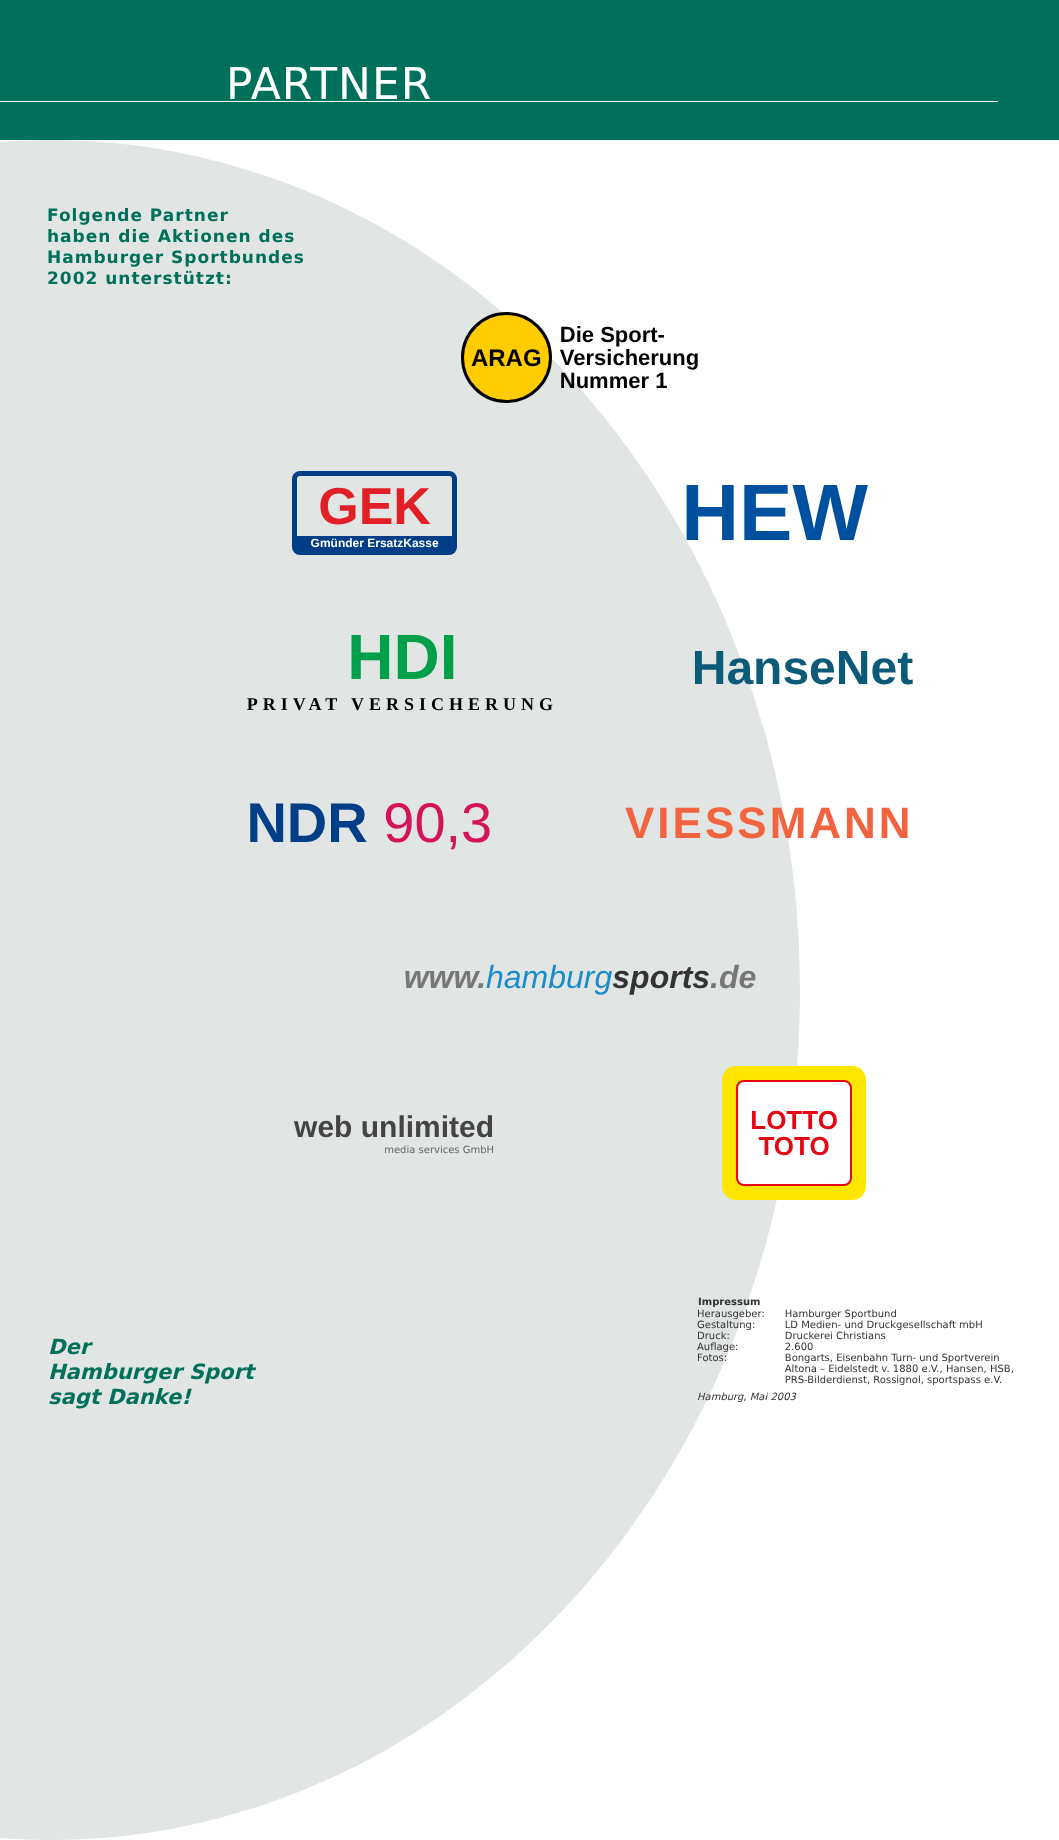PARTNER
Folgende Partner
haben die Aktionen des
Hamburger Sportbundes
2002 unterstützt:
ARAG Die Sport-
Versicherung
Nummer 1
GEK
Gmünder ErsatzKasse
HEW
HDI
PRIVAT VERSICHERUNG
HanseNet
NDR 90,3
VIESSMANN
www.hamburg sports.de
web unlimited
media services GmbH
LOTTO
TOTO
Der
Hamburger Sport
sagt Danke!
| Impressum | |
| --- | --- |
| Herausgeber: | Hamburger Sportbund |
| Gestaltung: | LD Medien- und Druckgesellschaft mbH |
| Druck: | Druckerei Christians |
| Auflage: | 2.600 |
| Fotos: | Bongarts, Eisenbahn Turn- und Sportverein Altona – Eidelstedt v. 1880 e.V., Hansen, HSB, PRS-Bilderdienst, Rossignol, sportspass e.V. |
Hamburg, Mai 2003